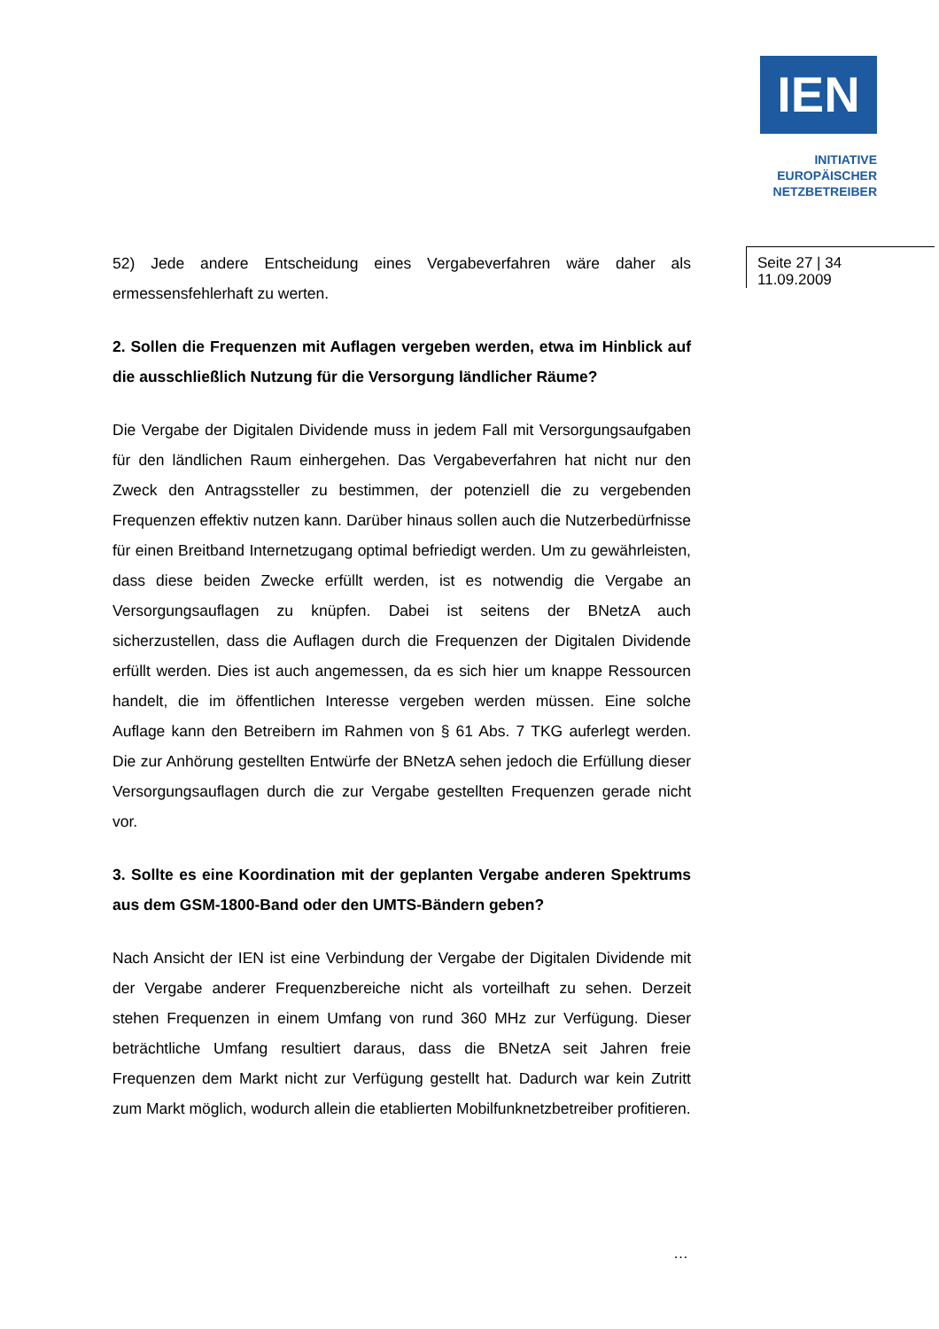IEN
INITIATIVE
EUROPÄISCHER
NETZBETREIBER
Seite 27 | 34
11.09.2009
52) Jede andere Entscheidung eines Vergabeverfahren wäre daher als ermessensfehlerhaft zu werten.
2. Sollen die Frequenzen mit Auflagen vergeben werden, etwa im Hinblick auf die ausschließlich Nutzung für die Versorgung ländlicher Räume?
Die Vergabe der Digitalen Dividende muss in jedem Fall mit Versorgungsaufgaben für den ländlichen Raum einhergehen. Das Vergabeverfahren hat nicht nur den Zweck den Antragssteller zu bestimmen, der potenziell die zu vergebenden Frequenzen effektiv nutzen kann. Darüber hinaus sollen auch die Nutzerbedürfnisse für einen Breitband Internetzugang optimal befriedigt werden. Um zu gewährleisten, dass diese beiden Zwecke erfüllt werden, ist es notwendig die Vergabe an Versorgungsauflagen zu knüpfen. Dabei ist seitens der BNetzA auch sicherzustellen, dass die Auflagen durch die Frequenzen der Digitalen Dividende erfüllt werden. Dies ist auch angemessen, da es sich hier um knappe Ressourcen handelt, die im öffentlichen Interesse vergeben werden müssen. Eine solche Auflage kann den Betreibern im Rahmen von § 61 Abs. 7 TKG auferlegt werden. Die zur Anhörung gestellten Entwürfe der BNetzA sehen jedoch die Erfüllung dieser Versorgungsauflagen durch die zur Vergabe gestellten Frequenzen gerade nicht vor.
3. Sollte es eine Koordination mit der geplanten Vergabe anderen Spektrums aus dem GSM-1800-Band oder den UMTS-Bändern geben?
Nach Ansicht der IEN ist eine Verbindung der Vergabe der Digitalen Dividende mit der Vergabe anderer Frequenzbereiche nicht als vorteilhaft zu sehen. Derzeit stehen Frequenzen in einem Umfang von rund 360 MHz zur Verfügung. Dieser beträchtliche Umfang resultiert daraus, dass die BNetzA seit Jahren freie Frequenzen dem Markt nicht zur Verfügung gestellt hat. Dadurch war kein Zutritt zum Markt möglich, wodurch allein die etablierten Mobilfunknetzbetreiber profitieren.
…